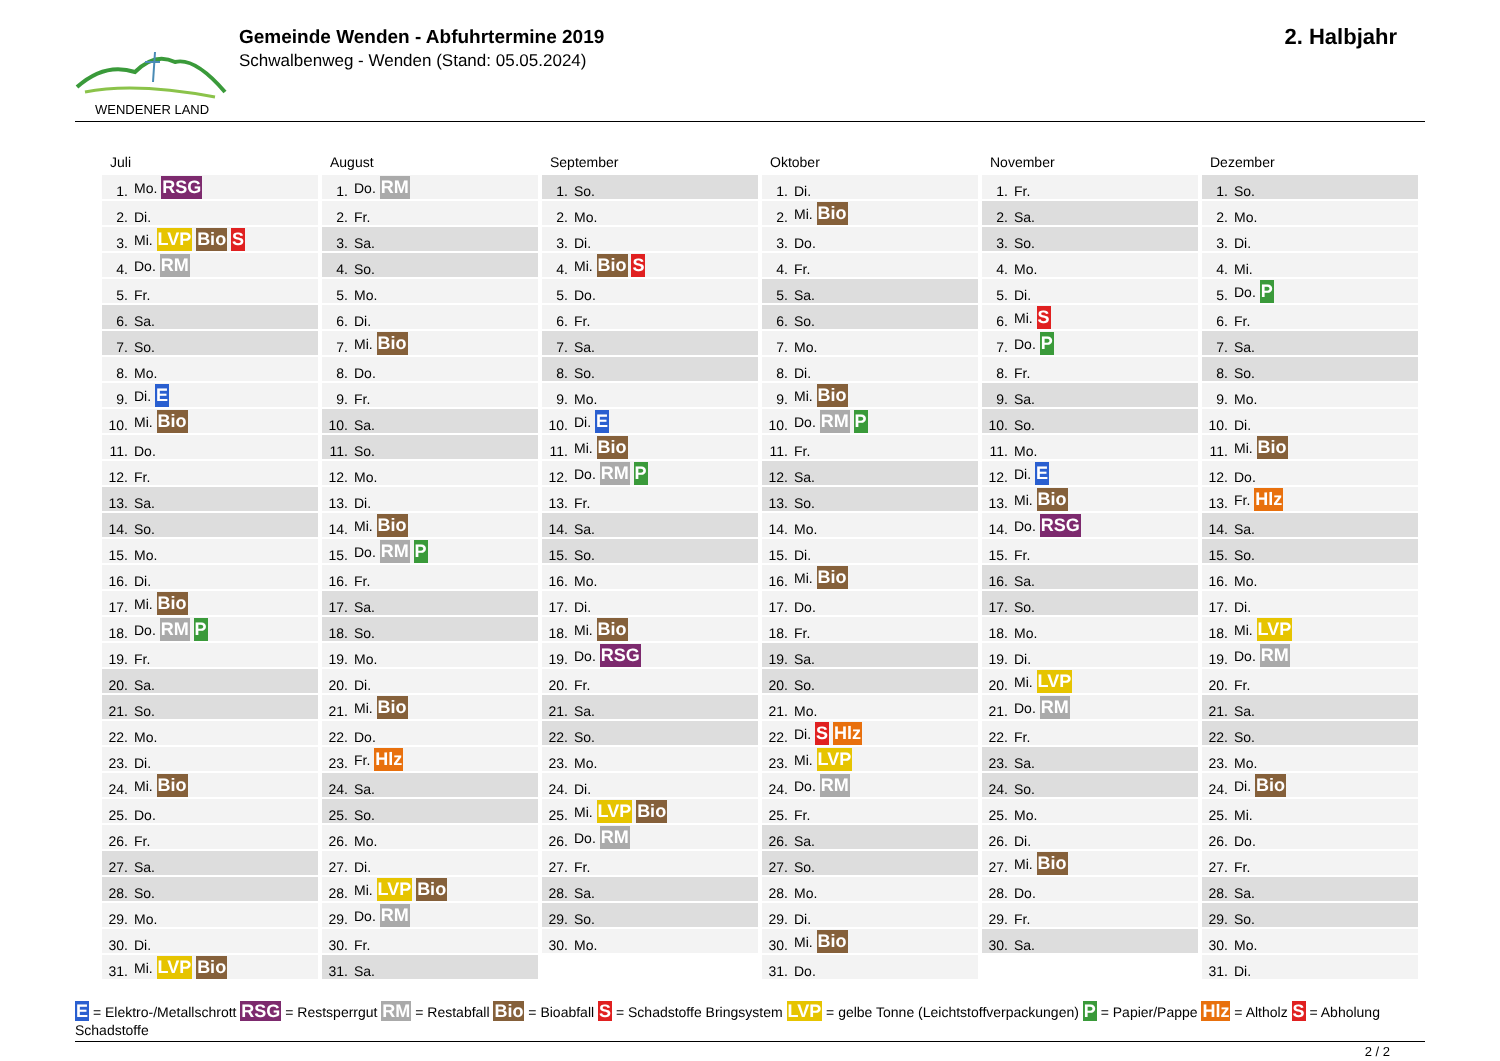WENDENER LAND
Gemeinde Wenden - Abfuhrtermine 2019
Schwalbenweg - Wenden (Stand: 05.05.2024)
2. Halbjahr
Juli
| 1. | Mo. RSG |
| 2. | Di. |
| 3. | Mi. LVP Bio S |
| 4. | Do. RM |
| 5. | Fr. |
| 6. | Sa. |
| 7. | So. |
| 8. | Mo. |
| 9. | Di. E |
| 10. | Mi. Bio |
| 11. | Do. |
| 12. | Fr. |
| 13. | Sa. |
| 14. | So. |
| 15. | Mo. |
| 16. | Di. |
| 17. | Mi. Bio |
| 18. | Do. RM P |
| 19. | Fr. |
| 20. | Sa. |
| 21. | So. |
| 22. | Mo. |
| 23. | Di. |
| 24. | Mi. Bio |
| 25. | Do. |
| 26. | Fr. |
| 27. | Sa. |
| 28. | So. |
| 29. | Mo. |
| 30. | Di. |
| 31. | Mi. LVP Bio |
August
| 1. | Do. RM |
| 2. | Fr. |
| 3. | Sa. |
| 4. | So. |
| 5. | Mo. |
| 6. | Di. |
| 7. | Mi. Bio |
| 8. | Do. |
| 9. | Fr. |
| 10. | Sa. |
| 11. | So. |
| 12. | Mo. |
| 13. | Di. |
| 14. | Mi. Bio |
| 15. | Do. RM P |
| 16. | Fr. |
| 17. | Sa. |
| 18. | So. |
| 19. | Mo. |
| 20. | Di. |
| 21. | Mi. Bio |
| 22. | Do. |
| 23. | Fr. Hlz |
| 24. | Sa. |
| 25. | So. |
| 26. | Mo. |
| 27. | Di. |
| 28. | Mi. LVP Bio |
| 29. | Do. RM |
| 30. | Fr. |
| 31. | Sa. |
September
| 1. | So. |
| 2. | Mo. |
| 3. | Di. |
| 4. | Mi. Bio S |
| 5. | Do. |
| 6. | Fr. |
| 7. | Sa. |
| 8. | So. |
| 9. | Mo. |
| 10. | Di. E |
| 11. | Mi. Bio |
| 12. | Do. RM P |
| 13. | Fr. |
| 14. | Sa. |
| 15. | So. |
| 16. | Mo. |
| 17. | Di. |
| 18. | Mi. Bio |
| 19. | Do. RSG |
| 20. | Fr. |
| 21. | Sa. |
| 22. | So. |
| 23. | Mo. |
| 24. | Di. |
| 25. | Mi. LVP Bio |
| 26. | Do. RM |
| 27. | Fr. |
| 28. | Sa. |
| 29. | So. |
| 30. | Mo. |
Oktober
| 1. | Di. |
| 2. | Mi. Bio |
| 3. | Do. |
| 4. | Fr. |
| 5. | Sa. |
| 6. | So. |
| 7. | Mo. |
| 8. | Di. |
| 9. | Mi. Bio |
| 10. | Do. RM P |
| 11. | Fr. |
| 12. | Sa. |
| 13. | So. |
| 14. | Mo. |
| 15. | Di. |
| 16. | Mi. Bio |
| 17. | Do. |
| 18. | Fr. |
| 19. | Sa. |
| 20. | So. |
| 21. | Mo. |
| 22. | Di. S Hlz |
| 23. | Mi. LVP |
| 24. | Do. RM |
| 25. | Fr. |
| 26. | Sa. |
| 27. | So. |
| 28. | Mo. |
| 29. | Di. |
| 30. | Mi. Bio |
| 31. | Do. |
November
| 1. | Fr. |
| 2. | Sa. |
| 3. | So. |
| 4. | Mo. |
| 5. | Di. |
| 6. | Mi. S |
| 7. | Do. P |
| 8. | Fr. |
| 9. | Sa. |
| 10. | So. |
| 11. | Mo. |
| 12. | Di. E |
| 13. | Mi. Bio |
| 14. | Do. RSG |
| 15. | Fr. |
| 16. | Sa. |
| 17. | So. |
| 18. | Mo. |
| 19. | Di. |
| 20. | Mi. LVP |
| 21. | Do. RM |
| 22. | Fr. |
| 23. | Sa. |
| 24. | So. |
| 25. | Mo. |
| 26. | Di. |
| 27. | Mi. Bio |
| 28. | Do. |
| 29. | Fr. |
| 30. | Sa. |
Dezember
| 1. | So. |
| 2. | Mo. |
| 3. | Di. |
| 4. | Mi. |
| 5. | Do. P |
| 6. | Fr. |
| 7. | Sa. |
| 8. | So. |
| 9. | Mo. |
| 10. | Di. |
| 11. | Mi. Bio |
| 12. | Do. |
| 13. | Fr. Hlz |
| 14. | Sa. |
| 15. | So. |
| 16. | Mo. |
| 17. | Di. |
| 18. | Mi. LVP |
| 19. | Do. RM |
| 20. | Fr. |
| 21. | Sa. |
| 22. | So. |
| 23. | Mo. |
| 24. | Di. Bio |
| 25. | Mi. |
| 26. | Do. |
| 27. | Fr. |
| 28. | Sa. |
| 29. | So. |
| 30. | Mo. |
| 31. | Di. |
E = Elektro-/Metallschrott RSG = Restsperrgut RM = Restabfall Bio = Bioabfall S = Schadstoffe Bringsystem LVP = gelbe Tonne (Leichtstoffverpackungen) P = Papier/Pappe Hlz = Altholz S = Abholung Schadstoffe
2 / 2